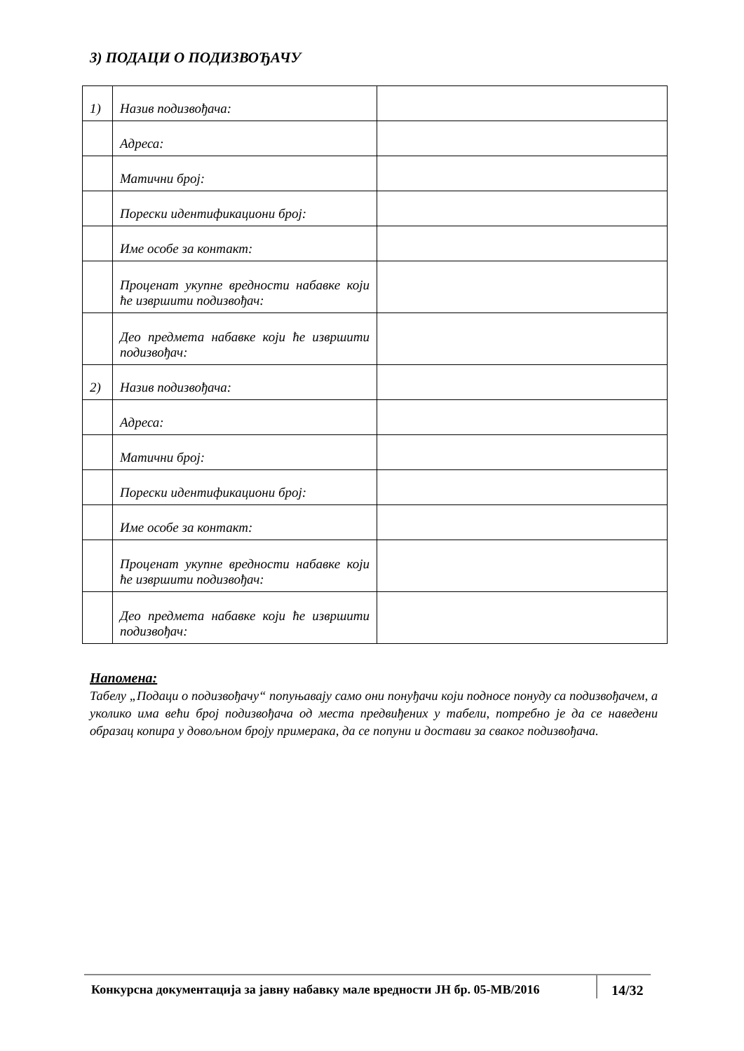3) ПОДАЦИ О ПОДИЗВОЂАЧУ
| 1) | Назив подизвођача: | |
| | Адреса: | |
| | Матични број: | |
| | Порески идентификациони број: | |
| | Име особе за контакт: | |
| | Проценат укупне вредности набавке који ће извршити подизвођач: | |
| | Део предмета набавке који ће извршити подизвођач: | |
| 2) | Назив подизвођача: | |
| | Адреса: | |
| | Матични број: | |
| | Порески идентификациони број: | |
| | Име особе за контакт: | |
| | Проценат укупне вредности набавке који ће извршити подизвођач: | |
| | Део предмета набавке који ће извршити подизвођач: | |
Напомена:
Табелу „Подаци о подизвођачу“ попуњавају само они понуђачи који подносе понуду са подизвођачем, а уколико има већи број подизвођача од места предвиђених у табели, потребно је да се наведени образац копира у довољном броју примерака, да се попуни и достави за сваког подизвођача.
Конкурсна документација за јавну набавку мале вредности ЈН бр. 05-МВ/2016
14/32